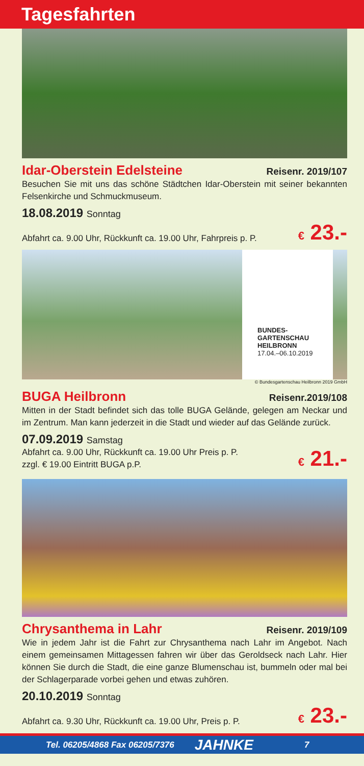Tagesfahrten
Idar-Oberstein Edelsteine Reisenr. 2019/107
Besuchen Sie mit uns das schöne Städtchen Idar-Oberstein mit seiner bekannten Felsenkirche und Schmuckmuseum.
18.08.2019 Sonntag
Abfahrt ca. 9.00 Uhr, Rückkunft ca. 19.00 Uhr, Fahrpreis p. P.
€ 23.-
BUNDES-
GARTENSCHAU
HEILBRONN
17.04.–06.10.2019
© Bundesgartenschau Heilbronn 2019 GmbH
BUGA Heilbronn Reisenr.2019/108
Mitten in der Stadt befindet sich das tolle BUGA Gelände, gelegen am Neckar und im Zentrum. Man kann jederzeit in die Stadt und wieder auf das Gelände zurück.
07.09.2019 Samstag
Abfahrt ca. 9.00 Uhr, Rückkunft ca. 19.00 Uhr Preis p. P.
zzgl. € 19.00 Eintritt BUGA p.P.
€ 21.-
Chrysanthema in Lahr Reisenr. 2019/109
Wie in jedem Jahr ist die Fahrt zur Chrysanthema nach Lahr im Angebot. Nach einem gemeinsamen Mittagessen fahren wir über das Geroldseck nach Lahr. Hier können Sie durch die Stadt, die eine ganze Blumenschau ist, bummeln oder mal bei der Schlagerparade vorbei gehen und etwas zuhören.
20.10.2019 Sonntag
Abfahrt ca. 9.30 Uhr, Rückkunft ca. 19.00 Uhr, Preis p. P.
€ 23.-
Tel. 06205/4868 Fax 06205/7376 JAHNKE 7